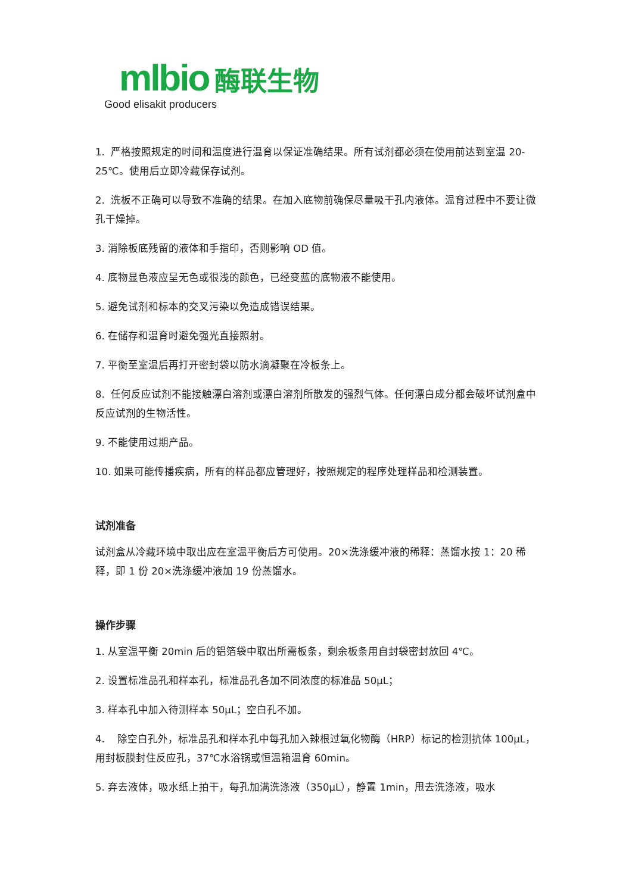mlbio 酶联生物
Good elisakit producers
1. 严格按照规定的时间和温度进行温育以保证准确结果。所有试剂都必须在使用前达到室温 20-25℃。使用后立即冷藏保存试剂。
2. 洗板不正确可以导致不准确的结果。在加入底物前确保尽量吸干孔内液体。温育过程中不要让微孔干燥掉。
3. 消除板底残留的液体和手指印，否则影响 OD 值。
4. 底物显色液应呈无色或很浅的颜色，已经变蓝的底物液不能使用。
5. 避免试剂和标本的交叉污染以免造成错误结果。
6. 在储存和温育时避免强光直接照射。
7. 平衡至室温后再打开密封袋以防水滴凝聚在冷板条上。
8. 任何反应试剂不能接触漂白溶剂或漂白溶剂所散发的强烈气体。任何漂白成分都会破坏试剂盒中反应试剂的生物活性。
9. 不能使用过期产品。
10. 如果可能传播疾病，所有的样品都应管理好，按照规定的程序处理样品和检测装置。
试剂准备
试剂盒从冷藏环境中取出应在室温平衡后方可使用。20×洗涤缓冲液的稀释：蒸馏水按 1：20 稀释，即 1 份 20×洗涤缓冲液加 19 份蒸馏水。
操作步骤
1. 从室温平衡 20min 后的铝箔袋中取出所需板条，剩余板条用自封袋密封放回 4℃。
2. 设置标准品孔和样本孔，标准品孔各加不同浓度的标准品 50μL；
3. 样本孔中加入待测样本 50μL；空白孔不加。
4. 除空白孔外，标准品孔和样本孔中每孔加入辣根过氧化物酶（HRP）标记的检测抗体 100μL，用封板膜封住反应孔，37℃水浴锅或恒温箱温育 60min。
5. 弃去液体，吸水纸上拍干，每孔加满洗涤液（350μL），静置 1min，甩去洗涤液，吸水